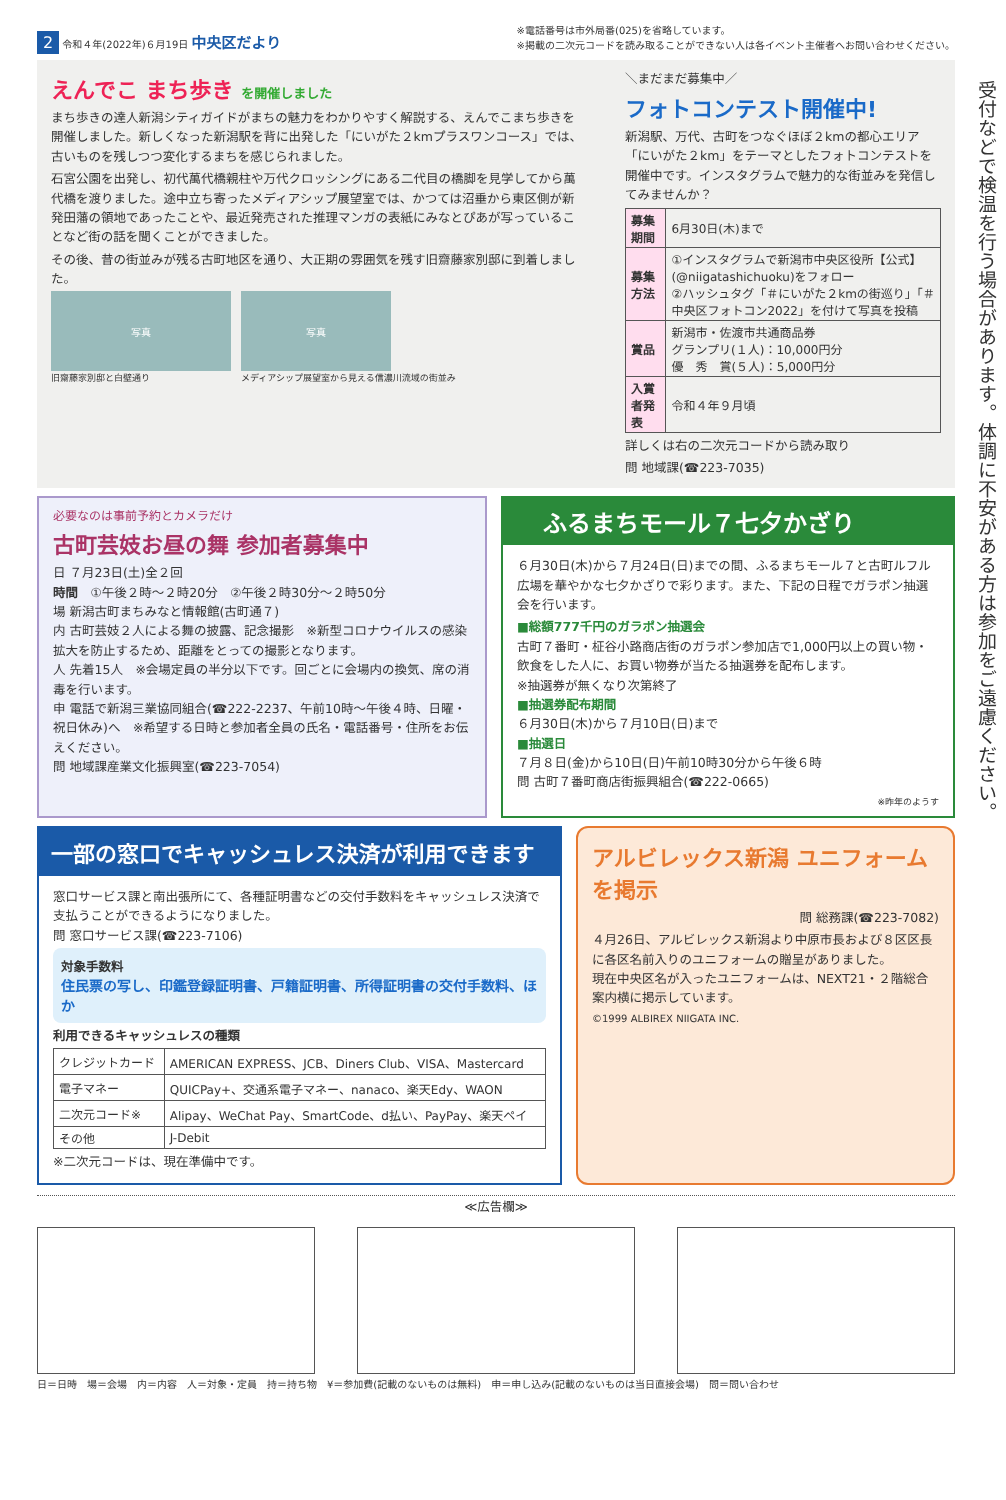受付などで検温を行う場合があります。体調に不安がある方は参加をご遠慮ください。
2 令和４年(2022年)６月19日 中央区だより
※電話番号は市外局番(025)を省略しています。
※掲載の二次元コードを読み取ることができない人は各イベント主催者へお問い合わせください。
えんでこ まち歩き を開催しました
まち歩きの達人新潟シティガイドがまちの魅力をわかりやすく解説する、えんでこまち歩きを開催しました。新しくなった新潟駅を背に出発した「にいがた２kmプラスワンコース」では、古いものを残しつつ変化するまちを感じられました。
石宮公園を出発し、初代萬代橋親柱や万代クロッシングにある二代目の橋脚を見学してから萬代橋を渡りました。途中立ち寄ったメディアシップ展望室では、かつては沼垂から東区側が新発田藩の領地であったことや、最近発売された推理マンガの表紙にみなとぴあが写っていることなど街の話を聞くことができました。
その後、昔の街並みが残る古町地区を通り、大正期の雰囲気を残す旧齋藤家別邸に到着しました。
写真
旧齋藤家別邸と白壁通り
写真
メディアシップ展望室から見える信濃川流域の街並み
＼まだまだ募集中／
フォトコンテスト開催中!
新潟駅、万代、古町をつなぐほぼ２kmの都心エリア「にいがた２km」をテーマとしたフォトコンテストを開催中です。インスタグラムで魅力的な街並みを発信してみませんか？
| 募集期間 | 6月30日(木)まで |
| 募集方法 | ①インスタグラムで新潟市中央区役所【公式】(@niigatashichuoku)をフォロー ②ハッシュタグ「＃にいがた２kmの街巡り」「＃中央区フォトコン2022」を付けて写真を投稿 |
| 賞品 | 新潟市・佐渡市共通商品券 グランプリ(１人)：10,000円分 優 秀 賞(５人)：5,000円分 |
| 入賞者発表 | 令和４年９月頃 |
詳しくは右の二次元コードから読み取り
問 地域課(☎223-7035)
必要なのは事前予約とカメラだけ
古町芸妓お昼の舞 参加者募集中
日 ７月23日(土)全２回
時間　①午後２時～２時20分　②午後２時30分～２時50分
場 新潟古町まちみなと情報館(古町通７)
内 古町芸妓２人による舞の披露、記念撮影　※新型コロナウイルスの感染拡大を防止するため、距離をとっての撮影となります。
人 先着15人　※会場定員の半分以下です。回ごとに会場内の換気、席の消毒を行います。
申 電話で新潟三業協同組合(☎222-2237、午前10時～午後４時、日曜・祝日休み)へ　※希望する日時と参加者全員の氏名・電話番号・住所をお伝えください。
問 地域課産業文化振興室(☎223-7054)
ふるまちモール７七夕かざり
６月30日(木)から７月24日(日)までの間、ふるまちモール７と古町ルフル広場を華やかな七夕かざりで彩ります。また、下記の日程でガラポン抽選会を行います。
■総額777千円のガラポン抽選会
古町７番町・柾谷小路商店街のガラポン参加店で1,000円以上の買い物・飲食をした人に、お買い物券が当たる抽選券を配布します。
※抽選券が無くなり次第終了
■抽選券配布期間
６月30日(木)から７月10日(日)まで
■抽選日
７月８日(金)から10日(日)午前10時30分から午後６時
問 古町７番町商店街振興組合(☎222-0665)
※昨年のようす
一部の窓口でキャッシュレス決済が利用できます
窓口サービス課と南出張所にて、各種証明書などの交付手数料をキャッシュレス決済で支払うことができるようになりました。
問 窓口サービス課(☎223-7106)
対象手数料
住民票の写し、印鑑登録証明書、戸籍証明書、所得証明書の交付手数料、ほか
利用できるキャッシュレスの種類
| クレジットカード | AMERICAN EXPRESS、JCB、Diners Club、VISA、Mastercard |
| 電子マネー | QUICPay+、交通系電子マネー、nanaco、楽天Edy、WAON |
| 二次元コード※ | Alipay、WeChat Pay、SmartCode、d払い、PayPay、楽天ペイ |
| その他 | J-Debit |
※二次元コードは、現在準備中です。
アルビレックス新潟 ユニフォームを掲示
問 総務課(☎223-7082)
４月26日、アルビレックス新潟より中原市長および８区区長に各区名前入りのユニフォームの贈呈がありました。
現在中央区名が入ったユニフォームは、NEXT21・２階総合案内横に掲示しています。
©1999 ALBIREX NIIGATA INC.
≪広告欄≫
日＝日時　場＝会場　内＝内容　人＝対象・定員　持＝持ち物　¥＝参加費(記載のないものは無料)　申＝申し込み(記載のないものは当日直接会場)　問＝問い合わせ